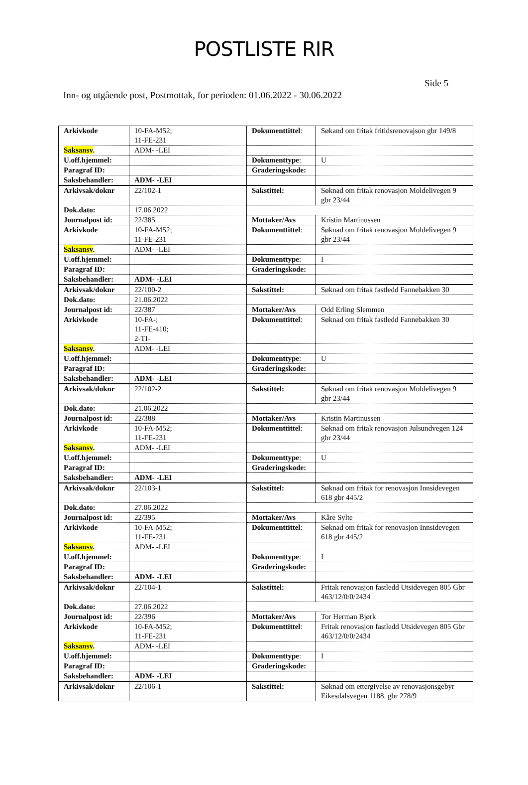POSTLISTE RIR
Side 5
Inn- og utgående post, Postmottak, for perioden: 01.06.2022 - 30.06.2022
| Arkivkode | 10-FA-M52; 11-FE-231 | Dokumenttittel : | Søkand om fritak fritidsrenovajson gbr 149/8 |
| Saksansv . | ADM- -LEI | | |
| U.off.hjemmel: | | Dokumenttype : | U |
| Paragraf ID: | | Graderingskode: | |
| Saksbehandler: | ADM- -LEI | | |
| Arkivsak/doknr | 22/102-1 | Sakstittel: | Søknad om fritak renovasjon Moldelivegen 9 gbr 23/44 |
| Dok.dato: | 17.06.2022 | | |
| Journalpost id: | 22/385 | Mottaker/Avs | Kristin Martinussen |
| Arkivkode | 10-FA-M52; 11-FE-231 | Dokumenttittel : | Søknad om fritak renovasjon Moldelivegen 9 gbr 23/44 |
| Saksansv . | ADM- -LEI | | |
| U.off.hjemmel: | | Dokumenttype : | I |
| Paragraf ID: | | Graderingskode: | |
| Saksbehandler: | ADM- -LEI | | |
| Arkivsak/doknr | 22/100-2 | Sakstittel: | Søknad om fritak fastledd Fannebakken 30 |
| Dok.dato: | 21.06.2022 | | |
| Journalpost id: | 22/387 | Mottaker/Avs | Odd Erling Slemmen |
| Arkivkode | 10-FA-; 11-FE-410; 2-TI- | Dokumenttittel : | Søknad om fritak fastledd Fannebakken 30 |
| Saksansv . | ADM- -LEI | | |
| U.off.hjemmel: | | Dokumenttype : | U |
| Paragraf ID: | | Graderingskode: | |
| Saksbehandler: | ADM- -LEI | | |
| Arkivsak/doknr | 22/102-2 | Sakstittel: | Søknad om fritak renovasjon Moldelivegen 9 gbr 23/44 |
| Dok.dato: | 21.06.2022 | | |
| Journalpost id: | 22/388 | Mottaker/Avs | Kristin Martinussen |
| Arkivkode | 10-FA-M52; 11-FE-231 | Dokumenttittel : | Søknad om fritak renovasjon Julsundvegen 124 gbr 23/44 |
| Saksansv . | ADM- -LEI | | |
| U.off.hjemmel: | | Dokumenttype : | U |
| Paragraf ID: | | Graderingskode: | |
| Saksbehandler: | ADM- -LEI | | |
| Arkivsak/doknr | 22/103-1 | Sakstittel: | Søknad om fritak for renovasjon Innsidevegen 618 gbr 445/2 |
| Dok.dato: | 27.06.2022 | | |
| Journalpost id: | 22/395 | Mottaker/Avs | Kåre Sylte |
| Arkivkode | 10-FA-M52; 11-FE-231 | Dokumenttittel : | Søknad om fritak for renovasjon Innsidevegen 618 gbr 445/2 |
| Saksansv . | ADM- -LEI | | |
| U.off.hjemmel: | | Dokumenttype : | I |
| Paragraf ID: | | Graderingskode: | |
| Saksbehandler: | ADM- -LEI | | |
| Arkivsak/doknr | 22/104-1 | Sakstittel: | Fritak renovasjon fastledd Utsidevegen 805 Gbr 463/12/0/0/2434 |
| Dok.dato: | 27.06.2022 | | |
| Journalpost id: | 22/396 | Mottaker/Avs | Tor Herman Bjørk |
| Arkivkode | 10-FA-M52; 11-FE-231 | Dokumenttittel : | Fritak renovasjon fastledd Utsidevegen 805 Gbr 463/12/0/0/2434 |
| Saksansv . | ADM- -LEI | | |
| U.off.hjemmel: | | Dokumenttype : | I |
| Paragraf ID: | | Graderingskode: | |
| Saksbehandler: | ADM- -LEI | | |
| Arkivsak/doknr | 22/106-1 | Sakstittel: | Søknad om ettergivelse av renovasjonsgebyr Eikesdalsvegen 1188. gbr 278/9 |